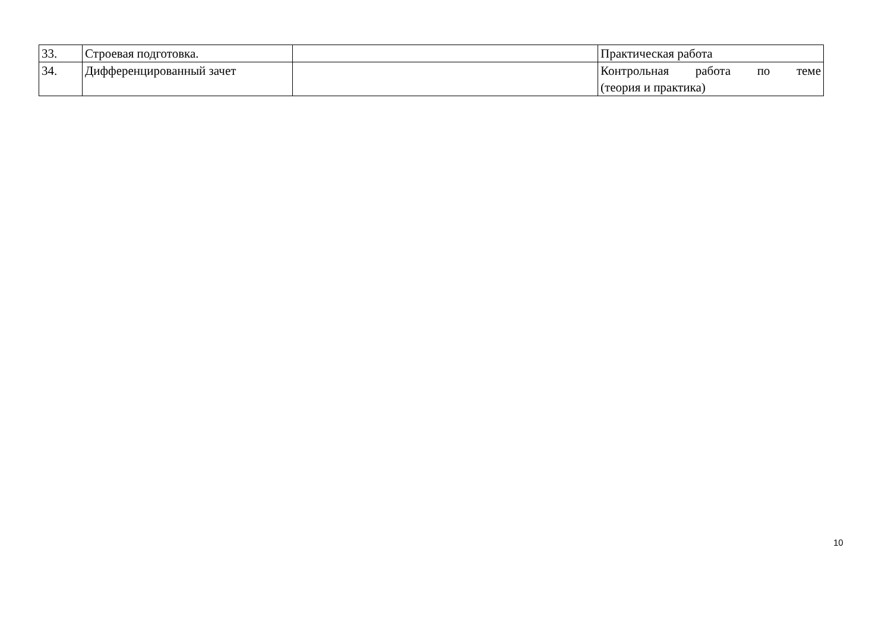| 33. | Строевая подготовка. | | Практическая работа |
| 34. | Дифференцированный зачет | | Контрольная работа по теме (теория и практика) |
10